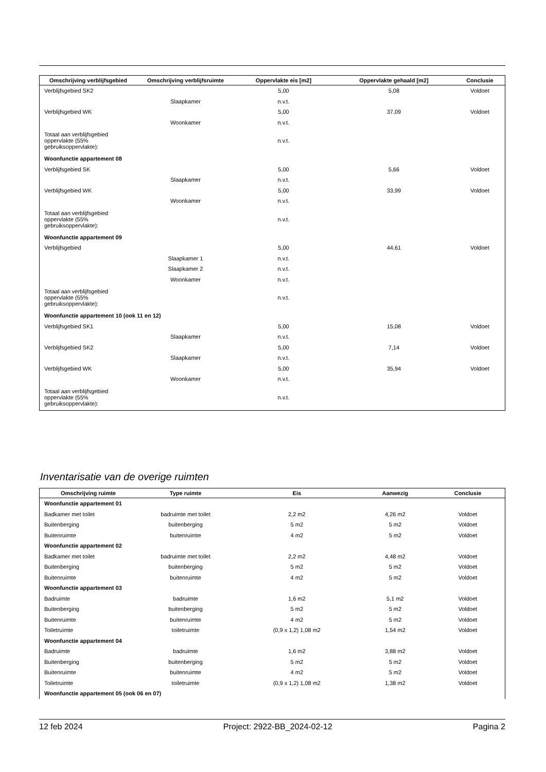| Omschrijving verblijfsgebied | Omschrijving verblijfsruimte | Oppervlakte eis [m2] | Oppervlakte gehaald [m2] | Conclusie |
| --- | --- | --- | --- | --- |
| Verblijfsgebied SK2 | | 5,00 | 5,08 | Voldoet |
| | Slaapkamer | n.v.t. | | |
| Verblijfsgebied WK | | 5,00 | 37,09 | Voldoet |
| | Woonkamer | n.v.t. | | |
| Totaal aan verblijfsgebied oppervlakte (55% gebruiksoppervlakte): | | n.v.t. | | |
| Woonfunctie appartement 08 | | | | |
| Verblijfsgebied SK | | 5,00 | 5,66 | Voldoet |
| | Slaapkamer | n.v.t. | | |
| Verblijfsgebied WK | | 5,00 | 33,99 | Voldoet |
| | Woonkamer | n.v.t. | | |
| Totaal aan verblijfsgebied oppervlakte (55% gebruiksoppervlakte): | | n.v.t. | | |
| Woonfunctie appartement 09 | | | | |
| Verblijfsgebied | | 5,00 | 44,61 | Voldoet |
| | Slaapkamer 1 | n.v.t. | | |
| | Slaapkamer 2 | n.v.t. | | |
| | Woonkamer | n.v.t. | | |
| Totaal aan verblijfsgebied oppervlakte (55% gebruiksoppervlakte): | | n.v.t. | | |
| Woonfunctie appartement 10 (ook 11 en 12) | | | | |
| Verblijfsgebied SK1 | | 5,00 | 15,08 | Voldoet |
| | Slaapkamer | n.v.t. | | |
| Verblijfsgebied SK2 | | 5,00 | 7,14 | Voldoet |
| | Slaapkamer | n.v.t. | | |
| Verblijfsgebied WK | | 5,00 | 35,94 | Voldoet |
| | Woonkamer | n.v.t. | | |
| Totaal aan verblijfsgebied oppervlakte (55% gebruiksoppervlakte): | | n.v.t. | | |
Inventarisatie van de overige ruimten
| Omschrijving ruimte | Type ruimte | Eis | Aanwezig | Conclusie |
| --- | --- | --- | --- | --- |
| Woonfunctie appartement 01 | | | | |
| Badkamer met toilet | badruimte met toilet | 2,2 m2 | 4,26 m2 | Voldoet |
| Buitenberging | buitenberging | 5 m2 | 5 m2 | Voldoet |
| Buitenruimte | buitenruimte | 4 m2 | 5 m2 | Voldoet |
| Woonfunctie appartement 02 | | | | |
| Badkamer met toilet | badruimte met toilet | 2,2 m2 | 4,48 m2 | Voldoet |
| Buitenberging | buitenberging | 5 m2 | 5 m2 | Voldoet |
| Buitenruimte | buitenruimte | 4 m2 | 5 m2 | Voldoet |
| Woonfunctie appartement 03 | | | | |
| Badruimte | badruimte | 1,6 m2 | 5,1 m2 | Voldoet |
| Buitenberging | buitenberging | 5 m2 | 5 m2 | Voldoet |
| Buitenruimte | buitenruimte | 4 m2 | 5 m2 | Voldoet |
| Toiletruimte | toiletruimte | (0,9 x 1,2) 1,08 m2 | 1,54 m2 | Voldoet |
| Woonfunctie appartement 04 | | | | |
| Badruimte | badruimte | 1,6 m2 | 3,88 m2 | Voldoet |
| Buitenberging | buitenberging | 5 m2 | 5 m2 | Voldoet |
| Buitenruimte | buitenruimte | 4 m2 | 5 m2 | Voldoet |
| Toiletruimte | toiletruimte | (0,9 x 1,2) 1,08 m2 | 1,38 m2 | Voldoet |
| Woonfunctie appartement 05 (ook 06 en 07) | | | | |
12 feb 2024 Project: 2922-BB_2024-02-12 Pagina 2